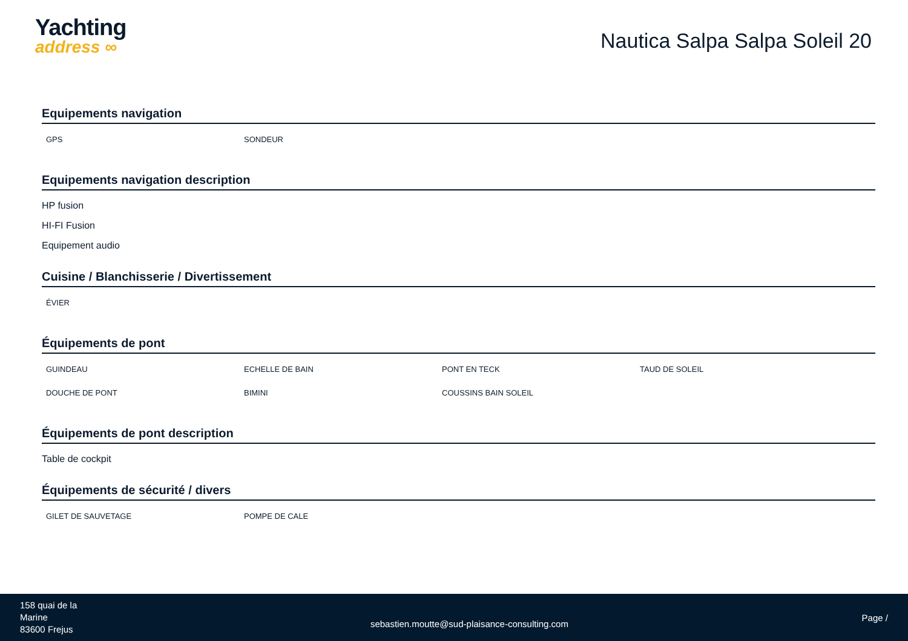Yachting
address ∞
Nautica Salpa Salpa Soleil 20
Equipements navigation
GPS
SONDEUR
Equipements navigation description
HP fusion
HI-FI Fusion
Equipement audio
Cuisine / Blanchisserie / Divertissement
ÉVIER
Équipements de pont
GUINDEAU
ECHELLE DE BAIN
PONT EN TECK
TAUD DE SOLEIL
DOUCHE DE PONT
BIMINI
COUSSINS BAIN SOLEIL
Équipements de pont description
Table de cockpit
Équipements de sécurité / divers
GILET DE SAUVETAGE
POMPE DE CALE
158 quai de la
Marine
83600 Frejus
sebastien.moutte@sud-plaisance-consulting.com
Page /